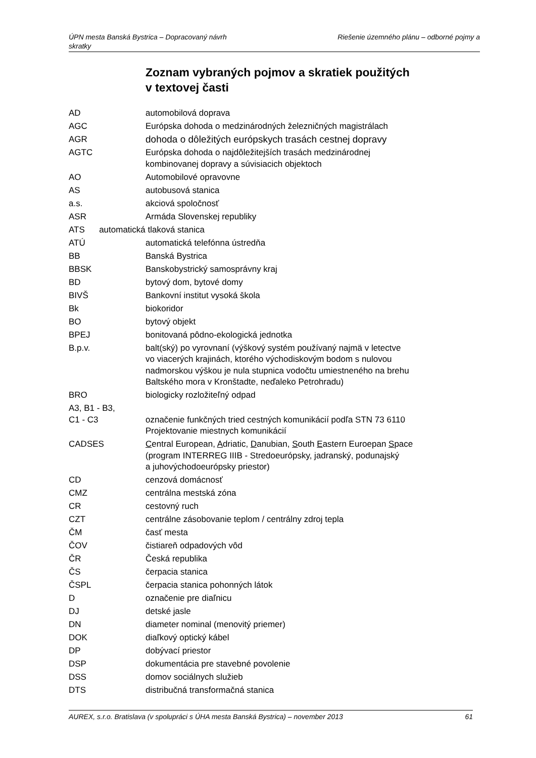Riešenie územného plánu – odborné pojmy a ÚPN mesta Banská Bystrica – Dopracovaný návrh
skratky
Zoznam vybraných pojmov a skratiek použitých
v textovej časti
| AD | automobilová doprava |
| AGC | Európska dohoda o medzinárodných železničných magistrálach |
| AGR | dohoda o dôležitých európskych trasách cestnej dopravy |
| AGTC | Európska dohoda o najdôležitejších trasách medzinárodnej kombinovanej dopravy a súvisiacich objektoch |
| AO | Automobilové opravovne |
| AS | autobusová stanica |
| a.s. | akciová spoločnosť |
| ASR | Armáda Slovenskej republiky |
| ATS automatická tlaková stanica | |
| ATÚ | automatická telefónna ústredňa |
| BB | Banská Bystrica |
| BBSK | Banskobystrický samosprávny kraj |
| BD | bytový dom, bytové domy |
| BIVŠ | Bankovní institut vysoká škola |
| Bk | biokoridor |
| BO | bytový objekt |
| BPEJ | bonitovaná pôdno-ekologická jednotka |
| B.p.v. | balt(ský) po vyrovnaní (výškový systém používaný najmä v letectve vo viacerých krajinách, ktorého východiskovým bodom s nulovou nadmorskou výškou je nula stupnica vodočtu umiestneného na brehu Baltského mora v Kronštadte, neďaleko Petrohradu) |
| BRO | biologicky rozložiteľný odpad |
| A3, B1 - B3, C1 - C3 | označenie funkčných tried cestných komunikácií podľa STN 73 6110 Projektovanie miestnych komunikácií |
| CADSES | C entral European, A driatic, D anubian, S outh E astern Euroepan S pace (program INTERREG IIIB - Stredoeurópsky, jadranský, podunajský a juhovýchodoeurópsky priestor) |
| CD | cenzová domácnosť |
| CMZ | centrálna mestská zóna |
| CR | cestovný ruch |
| CZT | centrálne zásobovanie teplom / centrálny zdroj tepla |
| ČM | časť mesta |
| ČOV | čistiareň odpadových vôd |
| ČR | Česká republika |
| ČS | čerpacia stanica |
| ČSPL | čerpacia stanica pohonných látok |
| D | označenie pre diaľnicu |
| DJ | detské jasle |
| DN | diameter nominal (menovitý priemer) |
| DOK | diaľkový optický kábel |
| DP | dobývací priestor |
| DSP | dokumentácia pre stavebné povolenie |
| DSS | domov sociálnych služieb |
| DTS | distribučná transformačná stanica |
61 AUREX, s.r.o. Bratislava (v spolupráci s ÚHA mesta Banská Bystrica) – november 2013